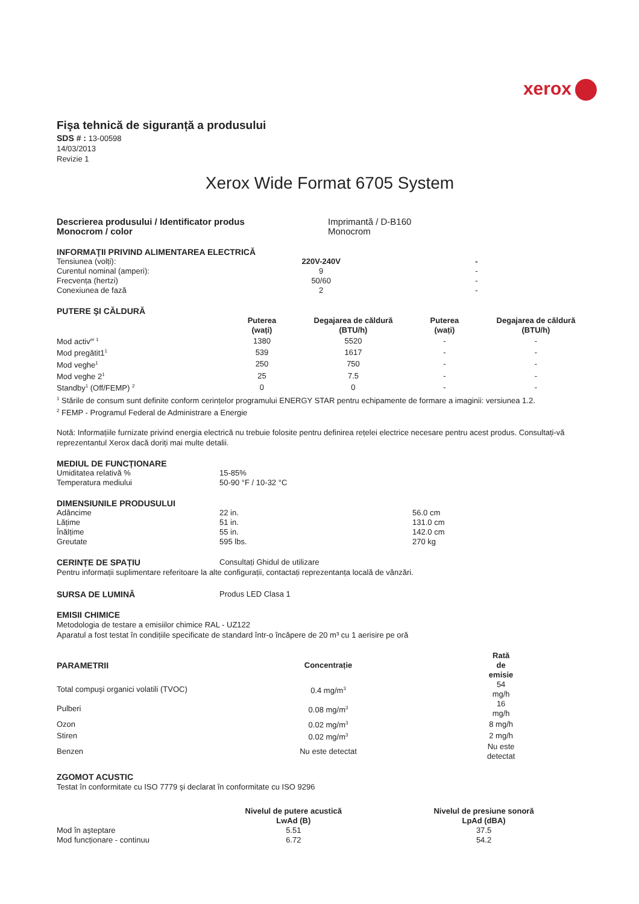xerox
Fişa tehnică de siguranță a produsului
SDS # : 13-00598
14/03/2013
Revizie 1
Xerox Wide Format 6705 System
| Descrierea produsului / Identificator produs | Imprimantă / D-B160 |
| Monocrom / color | Monocrom |
INFORMAŢII PRIVIND ALIMENTAREA ELECTRICĂ
| Tensiunea (volți): | 220V-240V | | - | |
| Curentul nominal (amperi): | 9 | | - | |
| Frecvența (hertzi) | 50/60 | | - | |
| Conexiunea de fază | 2 | | - | |
PUTERE ŞI CĂLDURĂ
| | Puterea (wați) | Degajarea de căldură (BTU/h) | Puterea (wați) | Degajarea de căldură (BTU/h) |
| Mod activ<sup>er 1</sup> | 1380 | 5520 | - | - |
| Mod pregătit1<sup>1</sup> | 539 | 1617 | - | - |
| Mod veghe<sup>1</sup> | 250 | 750 | - | - |
| Mod veghe 2<sup>1</sup> | 25 | 7.5 | - | - |
| Standby<sup>1</sup> (Off/FEMP) <sup>2</sup> | 0 | 0 | - | - |
<sup>1</sup> Stările de consum sunt definite conform cerințelor programului ENERGY STAR pentru echipamente de formare a imaginii: versiunea 1.2.
<sup>2</sup> FEMP - Programul Federal de Administrare a Energie
Notă: Informațiile furnizate privind energia electrică nu trebuie folosite pentru definirea rețelei electrice necesare pentru acest produs. Consultați-vă reprezentantul Xerox dacă doriți mai multe detalii.
MEDIUL DE FUNCȚIONARE
| Umiditatea relativă % | 15-85% |
| Temperatura mediului | 50-90 °F / 10-32 °C |
DIMENSIUNILE PRODUSULUI
| Adâncime | 22 in. | 56.0 cm |
| Lățime | 51 in. | 131.0 cm |
| Înălțime | 55 in. | 142.0 cm |
| Greutate | 595 lbs. | 270 kg |
| CERINȚE DE SPAȚIU | Consultați Ghidul de utilizare |
Pentru informații suplimentare referitoare la alte configurații, contactați reprezentanța locală de vânzări.
| SURSA DE LUMINĂ | Produs LED Clasa 1 |
EMISII CHIMICE
Metodologia de testare a emisiilor chimice RAL - UZ122
Aparatul a fost testat în condițiile specificate de standard într-o încăpere de 20 m³ cu 1 aerisire pe oră
| PARAMETRII | Concentrație | | Rată de emisie | |
| Total compuşi organici volatili (TVOC) | 0.4 mg/m<sup>3</sup> | | 54 mg/h | |
| Pulberi | 0.08 mg/m<sup>3</sup> | | 16 mg/h | |
| Ozon | 0.02 mg/m<sup>3</sup> | | 8 mg/h | |
| Stiren | 0.02 mg/m<sup>3</sup> | | 2 mg/h | |
| Benzen | Nu este detectat | | Nu este detectat | |
ZGOMOT ACUSTIC
Testat în conformitate cu ISO 7779 şi declarat în conformitate cu ISO 9296
| | Nivelul de putere acustică LwAd (B) | | Nivelul de presiune sonoră LpAd (dBA) | |
| Mod în aşteptare | 5.51 | | 37.5 | |
| Mod funcționare - continuu | 6.72 | | 54.2 | |